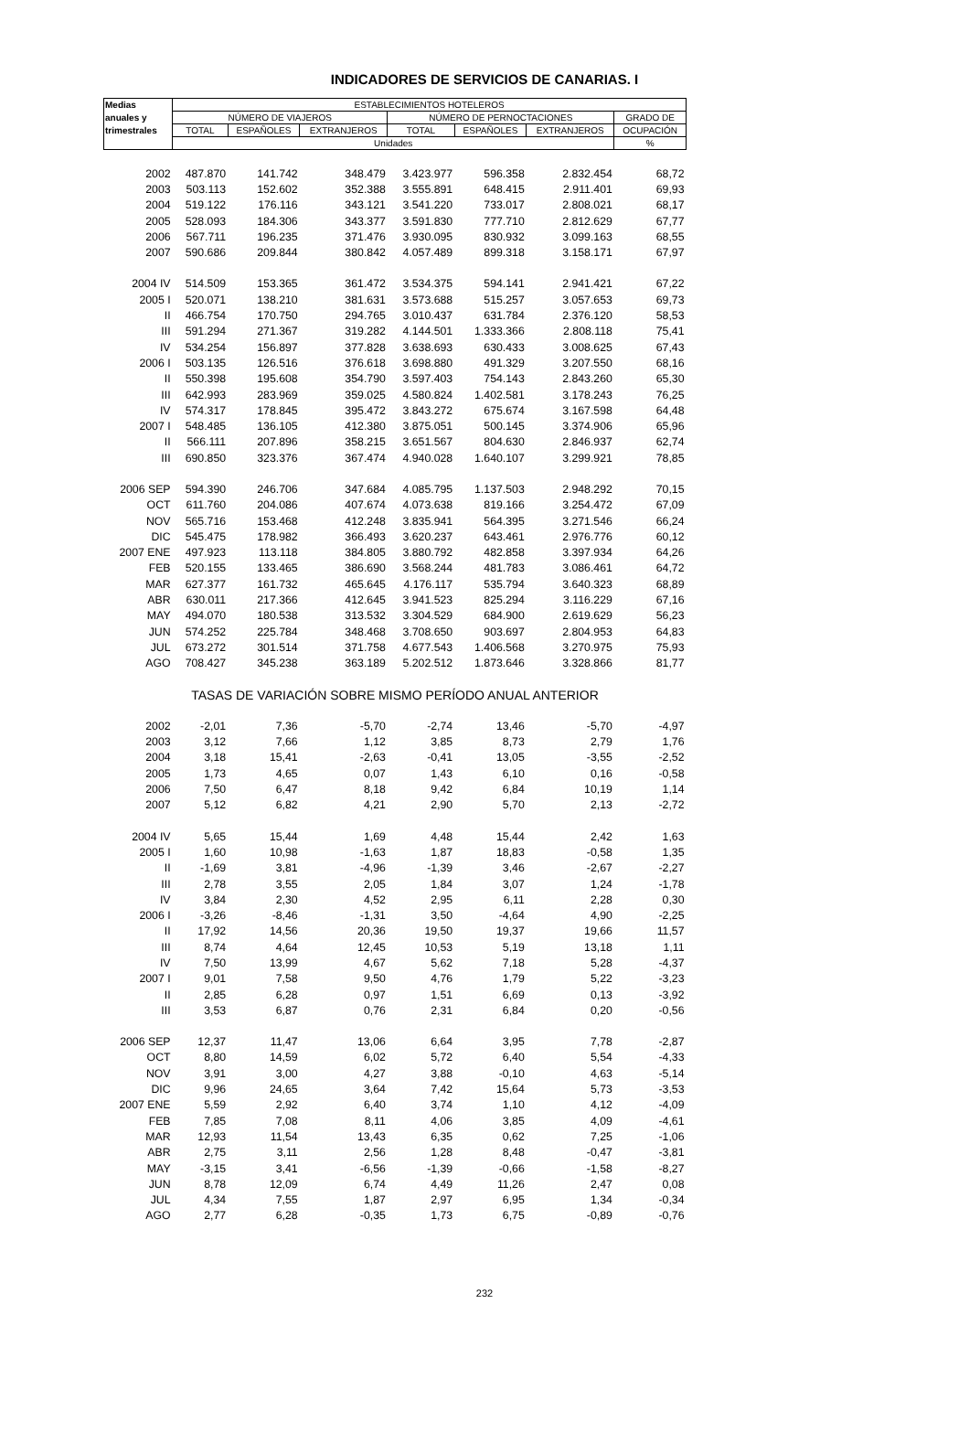INDICADORES DE SERVICIOS DE CANARIAS. I
| Medias | ESTABLECIMIENTOS HOTELEROS | | | | | | |
| --- | --- | --- | --- | --- | --- | --- | --- |
| anuales y | NÚMERO DE VIAJEROS | | | NÚMERO DE PERNOCTACIONES | | | GRADO DE |
| trimestrales | TOTAL | ESPAÑOLES | EXTRANJEROS | TOTAL | ESPAÑOLES | EXTRANJEROS | OCUPACIÓN |
| | Unidades | | | | | | % |
| 2002 | 487.870 | 141.742 | 348.479 | 3.423.977 | 596.358 | 2.832.454 | 68,72 |
| 2003 | 503.113 | 152.602 | 352.388 | 3.555.891 | 648.415 | 2.911.401 | 69,93 |
| 2004 | 519.122 | 176.116 | 343.121 | 3.541.220 | 733.017 | 2.808.021 | 68,17 |
| 2005 | 528.093 | 184.306 | 343.377 | 3.591.830 | 777.710 | 2.812.629 | 67,77 |
| 2006 | 567.711 | 196.235 | 371.476 | 3.930.095 | 830.932 | 3.099.163 | 68,55 |
| 2007 | 590.686 | 209.844 | 380.842 | 4.057.489 | 899.318 | 3.158.171 | 67,97 |
| 2004 IV | 514.509 | 153.365 | 361.472 | 3.534.375 | 594.141 | 2.941.421 | 67,22 |
| 2005 I | 520.071 | 138.210 | 381.631 | 3.573.688 | 515.257 | 3.057.653 | 69,73 |
| II | 466.754 | 170.750 | 294.765 | 3.010.437 | 631.784 | 2.376.120 | 58,53 |
| III | 591.294 | 271.367 | 319.282 | 4.144.501 | 1.333.366 | 2.808.118 | 75,41 |
| IV | 534.254 | 156.897 | 377.828 | 3.638.693 | 630.433 | 3.008.625 | 67,43 |
| 2006 I | 503.135 | 126.516 | 376.618 | 3.698.880 | 491.329 | 3.207.550 | 68,16 |
| II | 550.398 | 195.608 | 354.790 | 3.597.403 | 754.143 | 2.843.260 | 65,30 |
| III | 642.993 | 283.969 | 359.025 | 4.580.824 | 1.402.581 | 3.178.243 | 76,25 |
| IV | 574.317 | 178.845 | 395.472 | 3.843.272 | 675.674 | 3.167.598 | 64,48 |
| 2007 I | 548.485 | 136.105 | 412.380 | 3.875.051 | 500.145 | 3.374.906 | 65,96 |
| II | 566.111 | 207.896 | 358.215 | 3.651.567 | 804.630 | 2.846.937 | 62,74 |
| III | 690.850 | 323.376 | 367.474 | 4.940.028 | 1.640.107 | 3.299.921 | 78,85 |
| 2006 SEP | 594.390 | 246.706 | 347.684 | 4.085.795 | 1.137.503 | 2.948.292 | 70,15 |
| OCT | 611.760 | 204.086 | 407.674 | 4.073.638 | 819.166 | 3.254.472 | 67,09 |
| NOV | 565.716 | 153.468 | 412.248 | 3.835.941 | 564.395 | 3.271.546 | 66,24 |
| DIC | 545.475 | 178.982 | 366.493 | 3.620.237 | 643.461 | 2.976.776 | 60,12 |
| 2007 ENE | 497.923 | 113.118 | 384.805 | 3.880.792 | 482.858 | 3.397.934 | 64,26 |
| FEB | 520.155 | 133.465 | 386.690 | 3.568.244 | 481.783 | 3.086.461 | 64,72 |
| MAR | 627.377 | 161.732 | 465.645 | 4.176.117 | 535.794 | 3.640.323 | 68,89 |
| ABR | 630.011 | 217.366 | 412.645 | 3.941.523 | 825.294 | 3.116.229 | 67,16 |
| MAY | 494.070 | 180.538 | 313.532 | 3.304.529 | 684.900 | 2.619.629 | 56,23 |
| JUN | 574.252 | 225.784 | 348.468 | 3.708.650 | 903.697 | 2.804.953 | 64,83 |
| JUL | 673.272 | 301.514 | 371.758 | 4.677.543 | 1.406.568 | 3.270.975 | 75,93 |
| AGO | 708.427 | 345.238 | 363.189 | 5.202.512 | 1.873.646 | 3.328.866 | 81,77 |
| TASAS DE VARIACIÓN SOBRE MISMO PERÍODO ANUAL ANTERIOR | | | | | | | |
| 2002 | -2,01 | 7,36 | -5,70 | -2,74 | 13,46 | -5,70 | -4,97 |
| 2003 | 3,12 | 7,66 | 1,12 | 3,85 | 8,73 | 2,79 | 1,76 |
| 2004 | 3,18 | 15,41 | -2,63 | -0,41 | 13,05 | -3,55 | -2,52 |
| 2005 | 1,73 | 4,65 | 0,07 | 1,43 | 6,10 | 0,16 | -0,58 |
| 2006 | 7,50 | 6,47 | 8,18 | 9,42 | 6,84 | 10,19 | 1,14 |
| 2007 | 5,12 | 6,82 | 4,21 | 2,90 | 5,70 | 2,13 | -2,72 |
| 2004 IV | 5,65 | 15,44 | 1,69 | 4,48 | 15,44 | 2,42 | 1,63 |
| 2005 I | 1,60 | 10,98 | -1,63 | 1,87 | 18,83 | -0,58 | 1,35 |
| II | -1,69 | 3,81 | -4,96 | -1,39 | 3,46 | -2,67 | -2,27 |
| III | 2,78 | 3,55 | 2,05 | 1,84 | 3,07 | 1,24 | -1,78 |
| IV | 3,84 | 2,30 | 4,52 | 2,95 | 6,11 | 2,28 | 0,30 |
| 2006 I | -3,26 | -8,46 | -1,31 | 3,50 | -4,64 | 4,90 | -2,25 |
| II | 17,92 | 14,56 | 20,36 | 19,50 | 19,37 | 19,66 | 11,57 |
| III | 8,74 | 4,64 | 12,45 | 10,53 | 5,19 | 13,18 | 1,11 |
| IV | 7,50 | 13,99 | 4,67 | 5,62 | 7,18 | 5,28 | -4,37 |
| 2007 I | 9,01 | 7,58 | 9,50 | 4,76 | 1,79 | 5,22 | -3,23 |
| II | 2,85 | 6,28 | 0,97 | 1,51 | 6,69 | 0,13 | -3,92 |
| III | 3,53 | 6,87 | 0,76 | 2,31 | 6,84 | 0,20 | -0,56 |
| 2006 SEP | 12,37 | 11,47 | 13,06 | 6,64 | 3,95 | 7,78 | -2,87 |
| OCT | 8,80 | 14,59 | 6,02 | 5,72 | 6,40 | 5,54 | -4,33 |
| NOV | 3,91 | 3,00 | 4,27 | 3,88 | -0,10 | 4,63 | -5,14 |
| DIC | 9,96 | 24,65 | 3,64 | 7,42 | 15,64 | 5,73 | -3,53 |
| 2007 ENE | 5,59 | 2,92 | 6,40 | 3,74 | 1,10 | 4,12 | -4,09 |
| FEB | 7,85 | 7,08 | 8,11 | 4,06 | 3,85 | 4,09 | -4,61 |
| MAR | 12,93 | 11,54 | 13,43 | 6,35 | 0,62 | 7,25 | -1,06 |
| ABR | 2,75 | 3,11 | 2,56 | 1,28 | 8,48 | -0,47 | -3,81 |
| MAY | -3,15 | 3,41 | -6,56 | -1,39 | -0,66 | -1,58 | -8,27 |
| JUN | 8,78 | 12,09 | 6,74 | 4,49 | 11,26 | 2,47 | 0,08 |
| JUL | 4,34 | 7,55 | 1,87 | 2,97 | 6,95 | 1,34 | -0,34 |
| AGO | 2,77 | 6,28 | -0,35 | 1,73 | 6,75 | -0,89 | -0,76 |
232